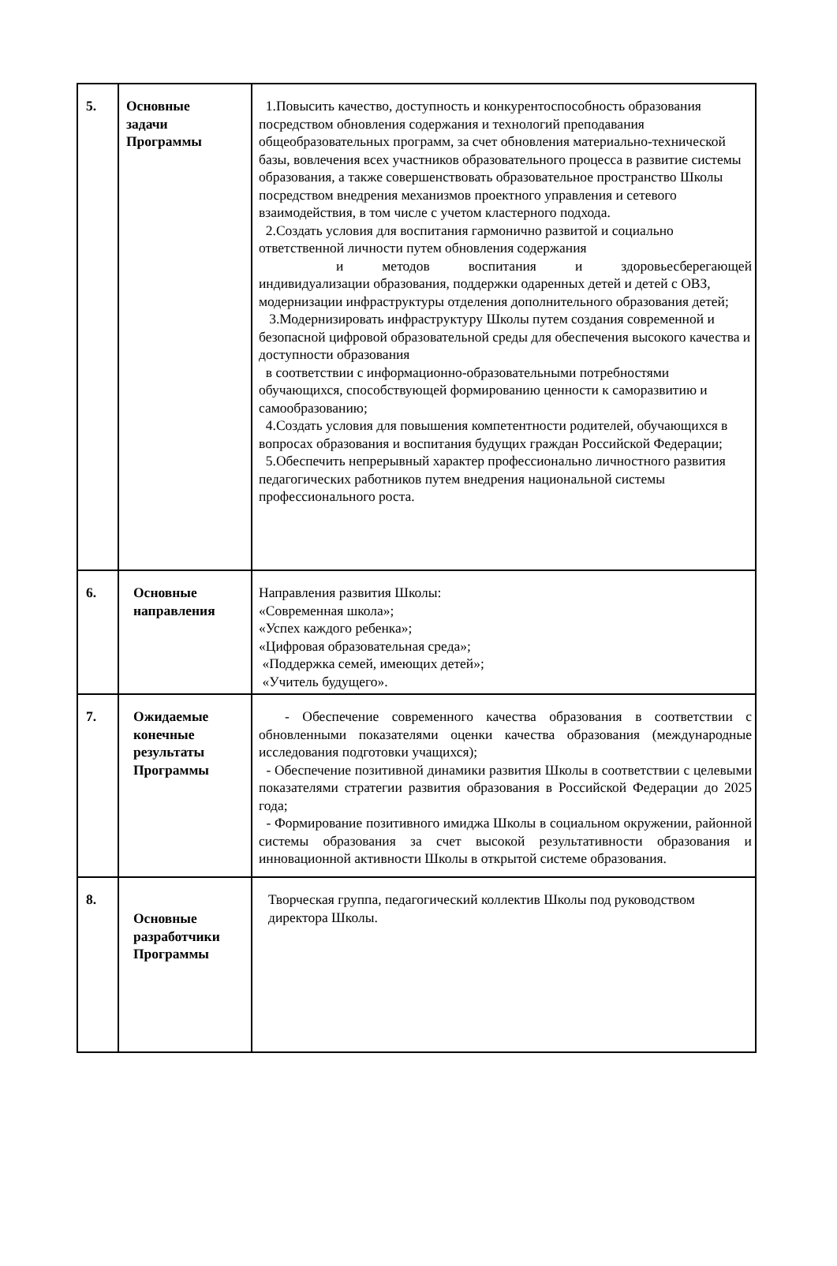| 5. | Основные задачи Программы | 1.Повысить качество, доступность и конкурентоспособность образования посредством обновления содержания и технологий преподавания общеобразовательных программ, за счет обновления материально-технической базы, вовлечения всех участников образовательного процесса в развитие системы образования, а также совершенствовать образовательное пространство Школы посредством внедрения механизмов проектного управления и сетевого взаимодействия, в том числе с учетом кластерного подхода. 2.Создать условия для воспитания гармонично развитой и социально ответственной личности путем обновления содержания и методов воспитания и здоровьесберегающей индивидуализации образования, поддержки одаренных детей и детей с ОВЗ, модернизации инфраструктуры отделения дополнительного образования детей; 3.Модернизировать инфраструктуру Школы путем создания современной и безопасной цифровой образовательной среды для обеспечения высокого качества и доступности образования в соответствии с информационно-образовательными потребностями обучающихся, способствующей формированию ценности к саморазвитию и самообразованию; 4.Создать условия для повышения компетентности родителей, обучающихся в вопросах образования и воспитания будущих граждан Российской Федерации; 5.Обеспечить непрерывный характер профессионально личностного развития педагогических работников путем внедрения национальной системы профессионального роста. |
| 6. | Основные направления | Направления развития Школы: «Современная школа»; «Успех каждого ребенка»; «Цифровая образовательная среда»; «Поддержка семей, имеющих детей»; «Учитель будущего». |
| 7. | Ожидаемые конечные результаты Программы | - Обеспечение современного качества образования в соответствии с обновленными показателями оценки качества образования (международные исследования подготовки учащихся); - Обеспечение позитивной динамики развития Школы в соответствии с целевыми показателями стратегии развития образования в Российской Федерации до 2025 года; - Формирование позитивного имиджа Школы в социальном окружении, районной системы образования за счет высокой результативности образования и инновационной активности Школы в открытой системе образования. |
| 8. | Основные разработчики Программы | Творческая группа, педагогический коллектив Школы под руководством директора Школы. |